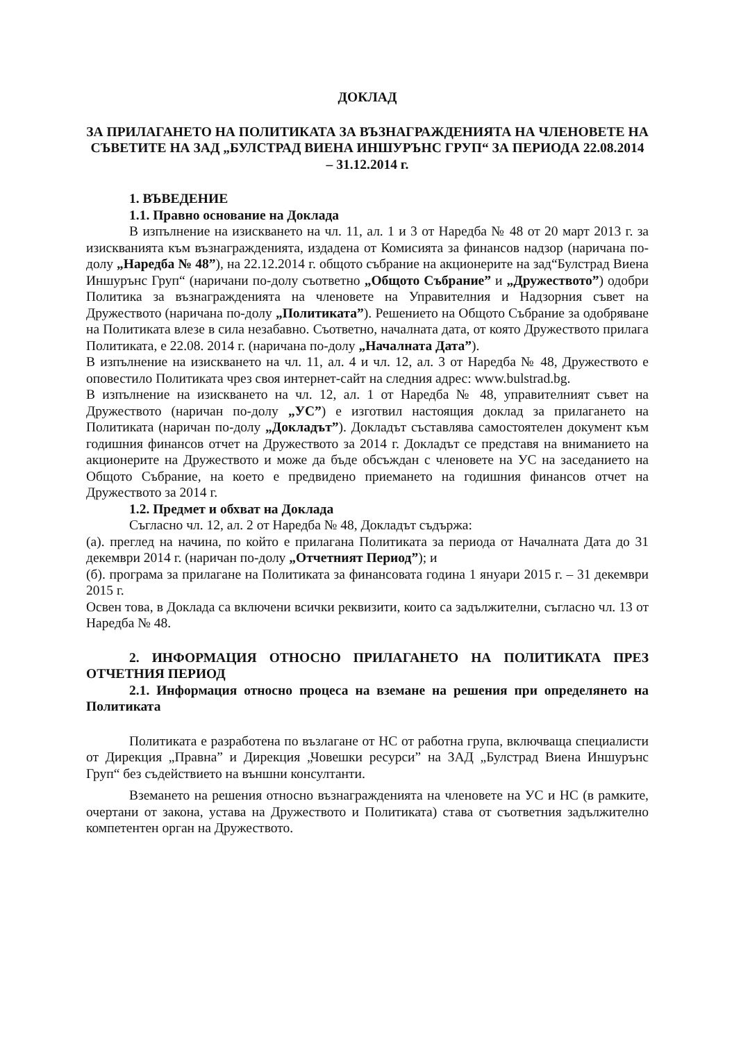ДОКЛАД
ЗА ПРИЛАГАНЕТО НА ПОЛИТИКАТА ЗА ВЪЗНАГРАЖДЕНИЯТА НА ЧЛЕНОВЕТЕ НА СЪВЕТИТЕ НА ЗАД „БУЛСТРАД ВИЕНА ИНШУРЪНС ГРУП“ ЗА ПЕРИОДА 22.08.2014 – 31.12.2014 г.
1. ВЪВЕДЕНИЕ
1.1. Правно основание на Доклада
В изпълнение на изискването на чл. 11, ал. 1 и 3 от Наредба № 48 от 20 март 2013 г. за изискванията към възнагражденията, издадена от Комисията за финансов надзор (наричана по-долу „Наредба № 48”), на 22.12.2014 г. общото събрание на акционерите на зад“Булстрад Виена Иншурънс Груп“ (наричани по-долу съответно „Общото Събрание” и „Дружеството”) одобри Политика за възнагражденията на членовете на Управителния и Надзорния съвет на Дружеството (наричана по-долу „Политиката”). Решението на Общото Събрание за одобряване на Политиката влезе в сила незабавно. Съответно, началната дата, от която Дружеството прилага Политиката, е 22.08. 2014 г. (наричана по-долу „Началната Дата”).
В изпълнение на изискването на чл. 11, ал. 4 и чл. 12, ал. 3 от Наредба № 48, Дружеството е оповестило Политиката чрез своя интернет-сайт на следния адрес: www.bulstrad.bg.
В изпълнение на изискването на чл. 12, ал. 1 от Наредба № 48, управителният съвет на Дружеството (наричан по-долу „УС”) е изготвил настоящия доклад за прилагането на Политиката (наричан по-долу „Докладът”). Докладът съставлява самостоятелен документ към годишния финансов отчет на Дружеството за 2014 г. Докладът се представя на вниманието на акционерите на Дружеството и може да бъде обсъждан с членовете на УС на заседанието на Общото Събрание, на което е предвидено приемането на годишния финансов отчет на Дружеството за 2014 г.
1.2. Предмет и обхват на Доклада
Съгласно чл. 12, ал. 2 от Наредба № 48, Докладът съдържа:
(а). преглед на начина, по който е прилагана Политиката за периода от Началната Дата до 31 декември 2014 г. (наричан по-долу „Отчетният Период”); и
(б). програма за прилагане на Политиката за финансовата година 1 януари 2015 г. – 31 декември 2015 г.
Освен това, в Доклада са включени всички реквизити, които са задължителни, съгласно чл. 13 от Наредба № 48.
2. ИНФОРМАЦИЯ ОТНОСНО ПРИЛАГАНЕТО НА ПОЛИТИКАТА ПРЕЗ ОТЧЕТНИЯ ПЕРИОД
2.1. Информация относно процеса на вземане на решения при определянето на Политиката
Политиката е разработена по възлагане от НС от работна група, включваща специалисти от Дирекция „Правна” и Дирекция „Човешки ресурси” на ЗАД „Булстрад Виена Иншурънс Груп“ без съдействието на външни консултанти.
Вземането на решения относно възнагражденията на членовете на УС и НС (в рамките, очертани от закона, устава на Дружеството и Политиката) става от съответния задължително компетентен орган на Дружеството.